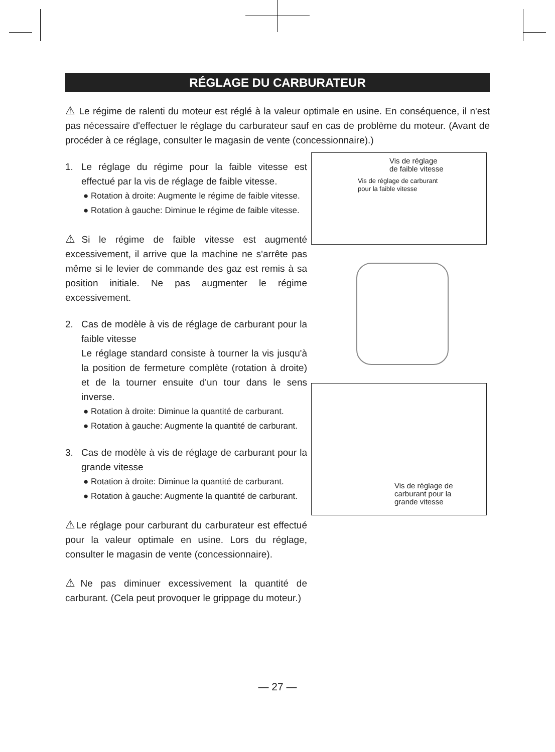RÉGLAGE DU CARBURATEUR
⚠ Le régime de ralenti du moteur est réglé à la valeur optimale en usine. En conséquence, il n'est pas nécessaire d'effectuer le réglage du carburateur sauf en cas de problème du moteur. (Avant de procéder à ce réglage, consulter le magasin de vente (concessionnaire).)
1. Le réglage du régime pour la faible vitesse est effectué par la vis de réglage de faible vitesse.
● Rotation à droite: Augmente le régime de faible vitesse.
● Rotation à gauche: Diminue le régime de faible vitesse.
⚠Si le régime de faible vitesse est augmenté excessivement, il arrive que la machine ne s'arrête pas même si le levier de commande des gaz est remis à sa position initiale. Ne pas augmenter le régime excessivement.
2. Cas de modèle à vis de réglage de carburant pour la faible vitesse
Le réglage standard consiste à tourner la vis jusqu'à la position de fermeture complète (rotation à droite) et de la tourner ensuite d'un tour dans le sens inverse.
● Rotation à droite: Diminue la quantité de carburant.
● Rotation à gauche: Augmente la quantité de carburant.
3. Cas de modèle à vis de réglage de carburant pour la grande vitesse
● Rotation à droite: Diminue la quantité de carburant.
● Rotation à gauche: Augmente la quantité de carburant.
⚠Le réglage pour carburant du carburateur est effectué pour la valeur optimale en usine. Lors du réglage, consulter le magasin de vente (concessionnaire).
⚠Ne pas diminuer excessivement la quantité de carburant. (Cela peut provoquer le grippage du moteur.)
Vis de réglage
de faible vitesse
Vis de réglage de carburant
pour la faible vitesse
Vis de réglage de
carburant pour la
grande vitesse
— 27 —